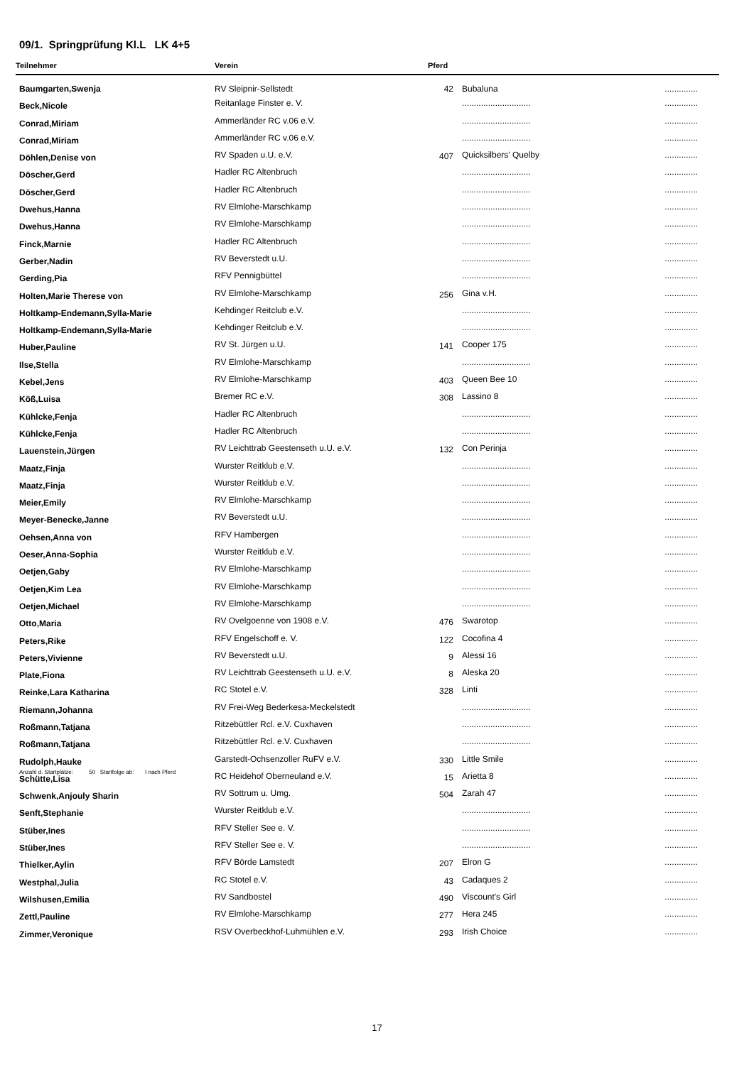09/1. Springprüfung Kl.L LK 4+5
| Teilnehmer | Verein | Pferd | | |
| --- | --- | --- | --- | --- |
| Baumgarten,Swenja | RV Sleipnir-Sellstedt | 42 | Bubaluna | .............. |
| Beck,Nicole | Reitanlage Finster e. V. | | ............................. | .............. |
| Conrad,Miriam | Ammerländer RC v.06 e.V. | | ............................. | .............. |
| Conrad,Miriam | Ammerländer RC v.06 e.V. | | ............................. | .............. |
| Döhlen,Denise von | RV Spaden u.U. e.V. | 407 | Quicksilbers' Quelby | .............. |
| Döscher,Gerd | Hadler RC Altenbruch | | ............................. | .............. |
| Döscher,Gerd | Hadler RC Altenbruch | | ............................. | .............. |
| Dwehus,Hanna | RV Elmlohe-Marschkamp | | ............................. | .............. |
| Dwehus,Hanna | RV Elmlohe-Marschkamp | | ............................. | .............. |
| Finck,Marnie | Hadler RC Altenbruch | | ............................. | .............. |
| Gerber,Nadin | RV Beverstedt u.U. | | ............................. | .............. |
| Gerding,Pia | RFV Pennigbüttel | | ............................. | .............. |
| Holten,Marie Therese von | RV Elmlohe-Marschkamp | 256 | Gina v.H. | .............. |
| Holtkamp-Endemann,Sylla-Marie | Kehdinger Reitclub e.V. | | ............................. | .............. |
| Holtkamp-Endemann,Sylla-Marie | Kehdinger Reitclub e.V. | | ............................. | .............. |
| Huber,Pauline | RV St. Jürgen u.U. | 141 | Cooper 175 | .............. |
| Ilse,Stella | RV Elmlohe-Marschkamp | | ............................. | .............. |
| Kebel,Jens | RV Elmlohe-Marschkamp | 403 | Queen Bee 10 | .............. |
| Köß,Luisa | Bremer RC e.V. | 308 | Lassino 8 | .............. |
| Kühlcke,Fenja | Hadler RC Altenbruch | | ............................. | .............. |
| Kühlcke,Fenja | Hadler RC Altenbruch | | ............................. | .............. |
| Lauenstein,Jürgen | RV Leichttrab Geestenseth u.U. e.V. | 132 | Con Perinja | .............. |
| Maatz,Finja | Wurster Reitklub e.V. | | ............................. | .............. |
| Maatz,Finja | Wurster Reitklub e.V. | | ............................. | .............. |
| Meier,Emily | RV Elmlohe-Marschkamp | | ............................. | .............. |
| Meyer-Benecke,Janne | RV Beverstedt u.U. | | ............................. | .............. |
| Oehsen,Anna von | RFV Hambergen | | ............................. | .............. |
| Oeser,Anna-Sophia | Wurster Reitklub e.V. | | ............................. | .............. |
| Oetjen,Gaby | RV Elmlohe-Marschkamp | | ............................. | .............. |
| Oetjen,Kim Lea | RV Elmlohe-Marschkamp | | ............................. | .............. |
| Oetjen,Michael | RV Elmlohe-Marschkamp | | ............................. | .............. |
| Otto,Maria | RV Ovelgoenne von 1908 e.V. | 476 | Swarotop | .............. |
| Peters,Rike | RFV Engelschoff e. V. | 122 | Cocofina 4 | .............. |
| Peters,Vivienne | RV Beverstedt u.U. | 9 | Alessi 16 | .............. |
| Plate,Fiona | RV Leichttrab Geestenseth u.U. e.V. | 8 | Aleska 20 | .............. |
| Reinke,Lara Katharina | RC Stotel e.V. | 328 | Linti | .............. |
| Riemann,Johanna | RV Frei-Weg Bederkesa-Meckelstedt | | ............................. | .............. |
| Roßmann,Tatjana | Ritzebüttler Rcl. e.V. Cuxhaven | | ............................. | .............. |
| Roßmann,Tatjana | Ritzebüttler Rcl. e.V. Cuxhaven | | ............................. | .............. |
| Rudolph,Hauke | Garstedt-Ochsenzoller RuFV e.V. | 330 | Little Smile | .............. |
| Schütte,Lisa | RC Heidehof Oberneuland e.V. | 15 | Arietta 8 | .............. |
| Schwenk,Anjouly Sharin | RV Sottrum u. Umg. | 504 | Zarah 47 | .............. |
| Senft,Stephanie | Wurster Reitklub e.V. | | ............................. | .............. |
| Stüber,Ines | RFV Steller See e. V. | | ............................. | .............. |
| Stüber,Ines | RFV Steller See e. V. | | ............................. | .............. |
| Thielker,Aylin | RFV Börde Lamstedt | 207 | Elron G | .............. |
| Westphal,Julia | RC Stotel e.V. | 43 | Cadaques 2 | .............. |
| Wilshusen,Emilia | RV Sandbostel | 490 | Viscount's Girl | .............. |
| Zettl,Pauline | RV Elmlohe-Marschkamp | 277 | Hera 245 | .............. |
| Zimmer,Veronique | RSV Overbeckhof-Luhmühlen e.V. | 293 | Irish Choice | .............. |
Anzahl d. Startplätze: 50 Startfolge ab: I nach Pferd
17